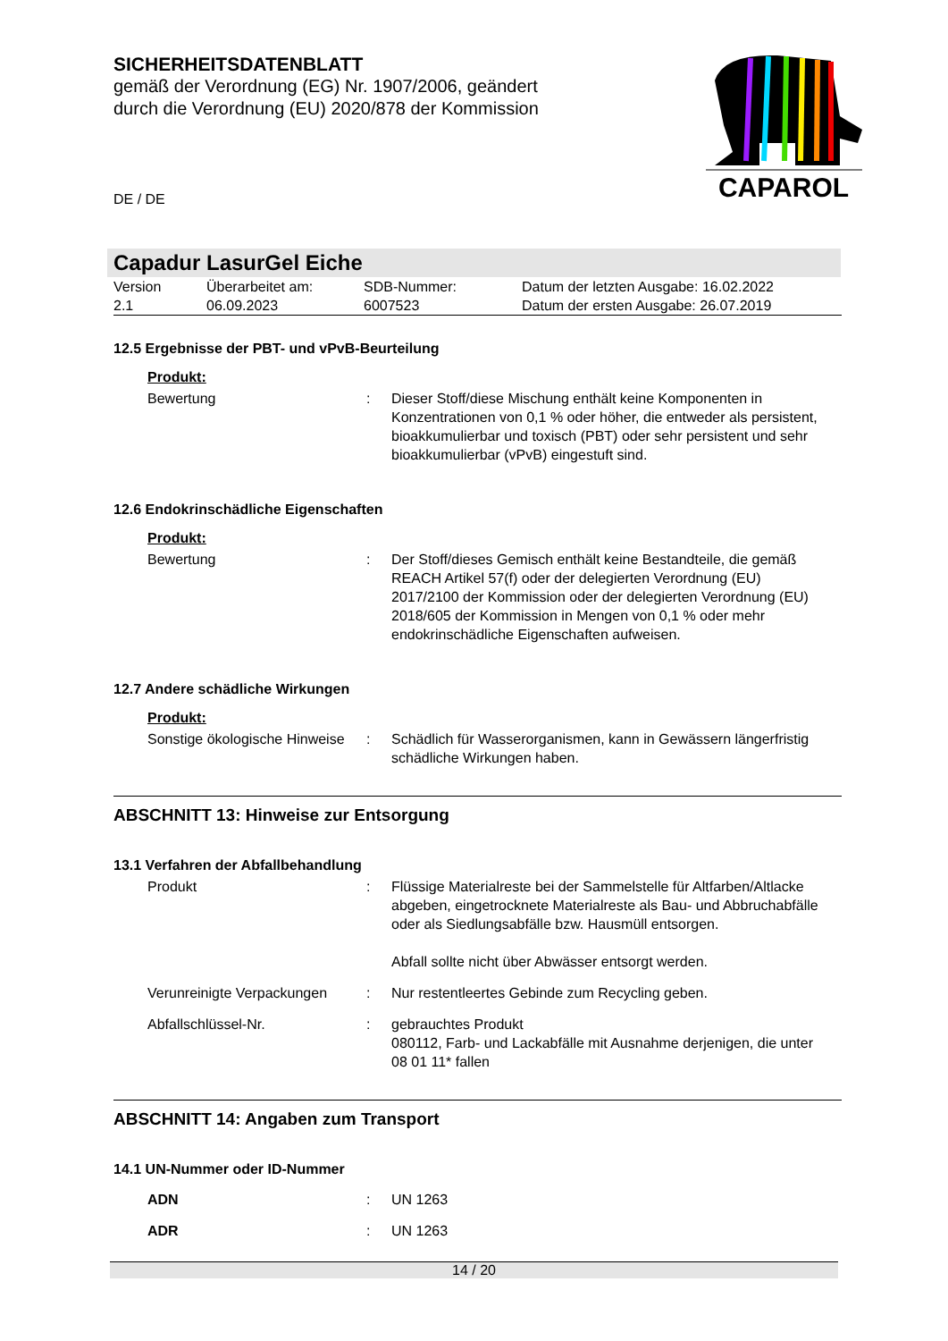SICHERHEITSDATENBLATT
gemäß der Verordnung (EG) Nr. 1907/2006, geändert
durch die Verordnung (EU) 2020/878 der Kommission
CAPAROL
DE / DE
Capadur LasurGel Eiche
| Version 2.1 | Überarbeitet am: 06.09.2023 | SDB-Nummer: 6007523 | Datum der letzten Ausgabe: 16.02.2022 Datum der ersten Ausgabe: 26.07.2019 |
12.5 Ergebnisse der PBT- und vPvB-Beurteilung
Produkt:
| Bewertung | : | Dieser Stoff/diese Mischung enthält keine Komponenten in Konzentrationen von 0,1 % oder höher, die entweder als persistent, bioakkumulierbar und toxisch (PBT) oder sehr persistent und sehr bioakkumulierbar (vPvB) eingestuft sind. |
12.6 Endokrinschädliche Eigenschaften
Produkt:
| Bewertung | : | Der Stoff/dieses Gemisch enthält keine Bestandteile, die gemäß REACH Artikel 57(f) oder der delegierten Verordnung (EU) 2017/2100 der Kommission oder der delegierten Verordnung (EU) 2018/605 der Kommission in Mengen von 0,1 % oder mehr endokrinschädliche Eigenschaften aufweisen. |
12.7 Andere schädliche Wirkungen
Produkt:
| Sonstige ökologische Hinweise | : | Schädlich für Wasserorganismen, kann in Gewässern längerfristig schädliche Wirkungen haben. |
ABSCHNITT 13: Hinweise zur Entsorgung
13.1 Verfahren der Abfallbehandlung
| Produkt | : | Flüssige Materialreste bei der Sammelstelle für Altfarben/Altlacke abgeben, eingetrocknete Materialreste als Bau- und Abbruchabfälle oder als Siedlungsabfälle bzw. Hausmüll entsorgen. Abfall sollte nicht über Abwässer entsorgt werden. |
| Verunreinigte Verpackungen | : | Nur restentleertes Gebinde zum Recycling geben. |
| Abfallschlüssel-Nr. | : | gebrauchtes Produkt 080112, Farb- und Lackabfälle mit Ausnahme derjenigen, die unter 08 01 11* fallen |
ABSCHNITT 14: Angaben zum Transport
14.1 UN-Nummer oder ID-Nummer
| ADN | : | UN 1263 |
| ADR | : | UN 1263 |
14 / 20